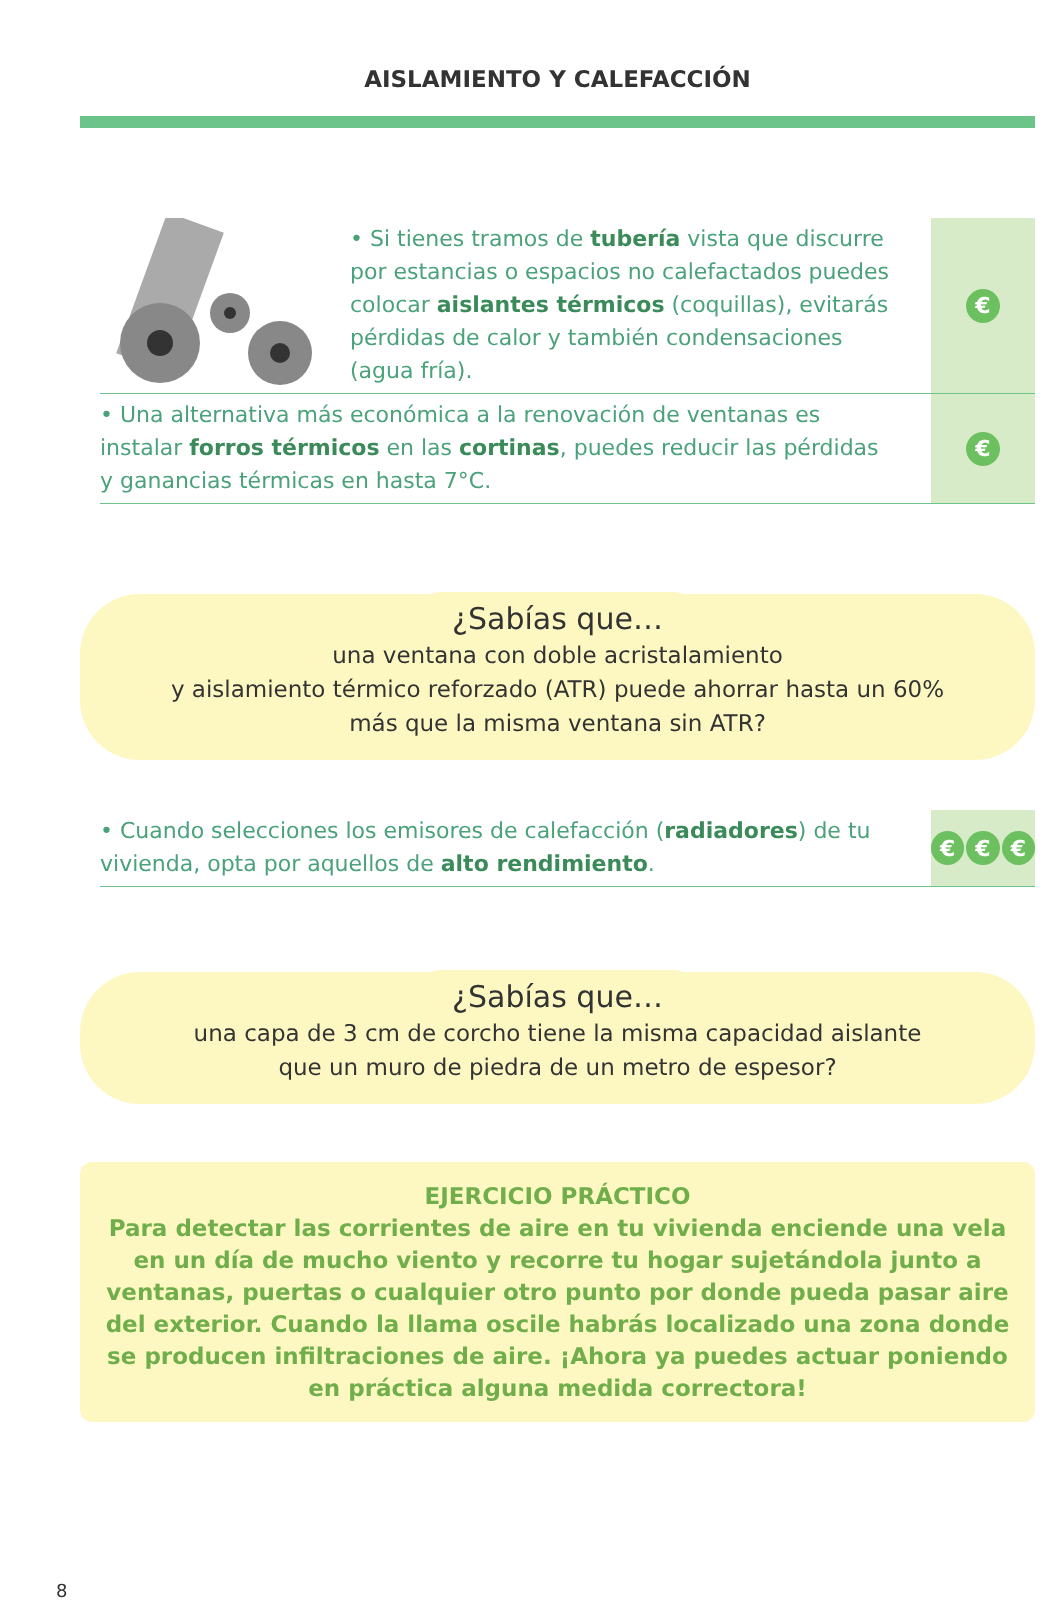AISLAMIENTO Y CALEFACCIÓN
• Si tienes tramos de tubería vista que discurre por estancias o espacios no calefactados puedes colocar aislantes térmicos (coquillas), evitarás pérdidas de calor y también condensaciones (agua fría).
€
• Una alternativa más económica a la renovación de ventanas es instalar forros térmicos en las cortinas, puedes reducir las pérdidas y ganancias térmicas en hasta 7°C.
€
¿Sabías que…
una ventana con doble acristalamiento
y aislamiento térmico reforzado (ATR) puede ahorrar hasta un 60%
más que la misma ventana sin ATR?
• Cuando selecciones los emisores de calefacción (radiadores) de tu vivienda, opta por aquellos de alto rendimiento.
€ € €
¿Sabías que…
una capa de 3 cm de corcho tiene la misma capacidad aislante
que un muro de piedra de un metro de espesor?
EJERCICIO PRÁCTICO
Para detectar las corrientes de aire en tu vivienda enciende una vela en un día de mucho viento y recorre tu hogar sujetándola junto a ventanas, puertas o cualquier otro punto por donde pueda pasar aire del exterior. Cuando la llama oscile habrás localizado una zona donde se producen infiltraciones de aire. ¡Ahora ya puedes actuar poniendo en práctica alguna medida correctora!
8